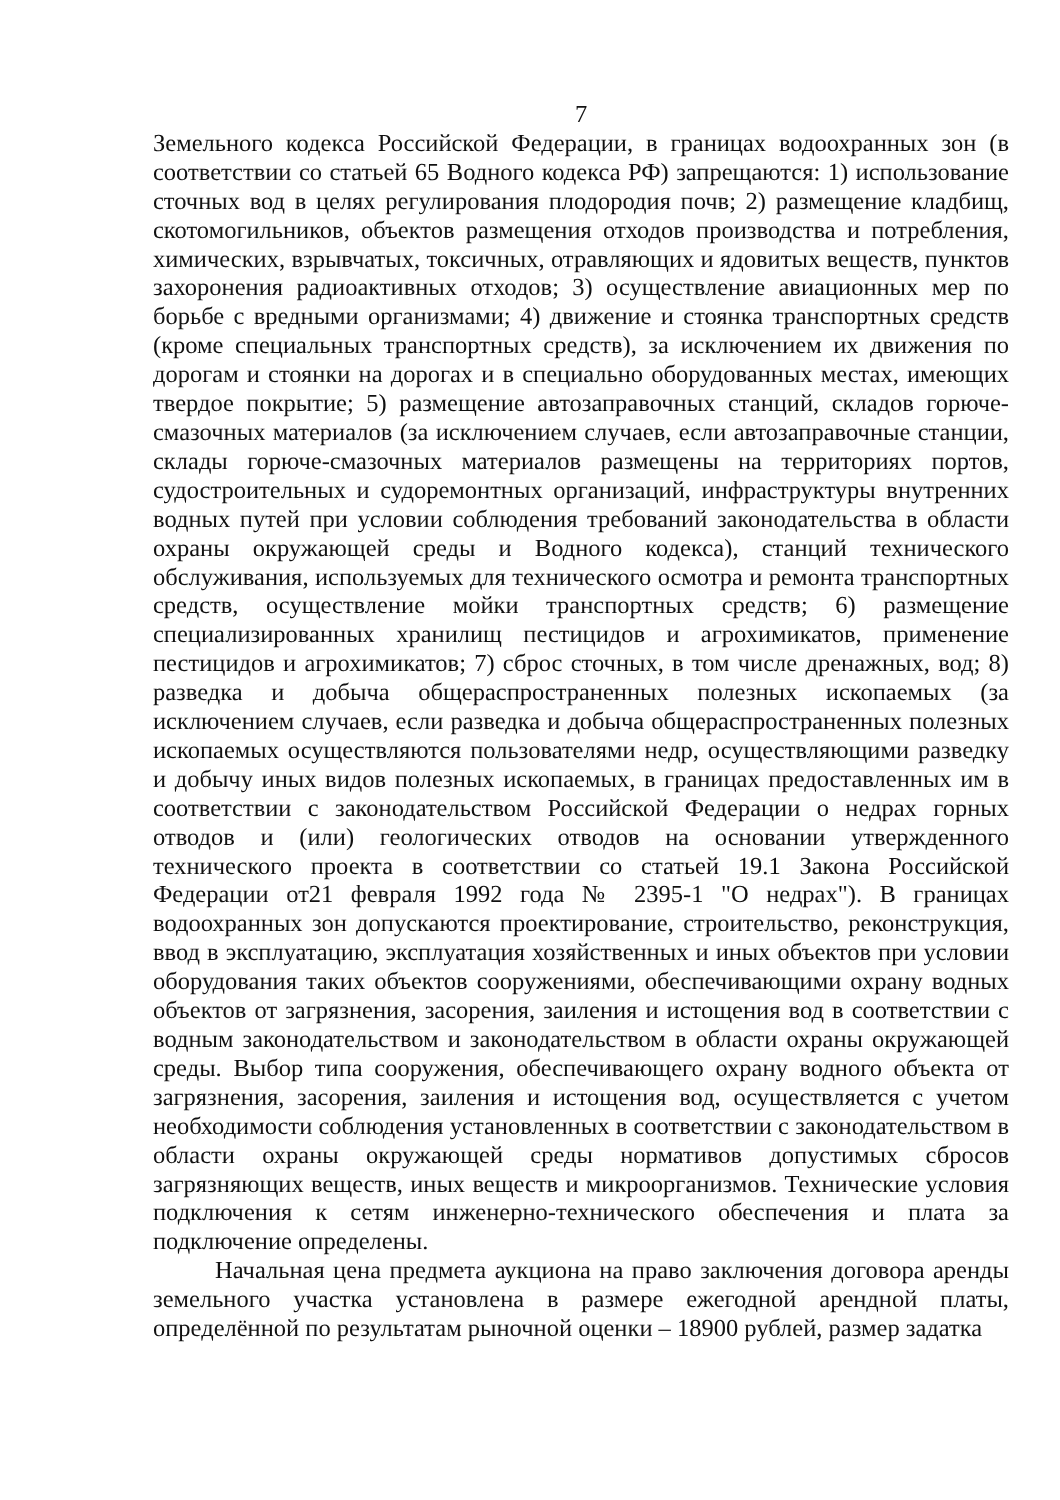7
Земельного кодекса Российской Федерации, в границах водоохранных зон (в соответствии со статьей 65 Водного кодекса РФ) запрещаются: 1) использование сточных вод в целях регулирования плодородия почв; 2) размещение кладбищ, скотомогильников, объектов размещения отходов производства и потребления, химических, взрывчатых, токсичных, отравляющих и ядовитых веществ, пунктов захоронения радиоактивных отходов; 3) осуществление авиационных мер по борьбе с вредными организмами; 4) движение и стоянка транспортных средств (кроме специальных транспортных средств), за исключением их движения по дорогам и стоянки на дорогах и в специально оборудованных местах, имеющих твердое покрытие; 5) размещение автозаправочных станций, складов горюче-смазочных материалов (за исключением случаев, если автозаправочные станции, склады горюче-смазочных материалов размещены на территориях портов, судостроительных и судоремонтных организаций, инфраструктуры внутренних водных путей при условии соблюдения требований законодательства в области охраны окружающей среды и Водного кодекса), станций технического обслуживания, используемых для технического осмотра и ремонта транспортных средств, осуществление мойки транспортных средств; 6) размещение специализированных хранилищ пестицидов и агрохимикатов, применение пестицидов и агрохимикатов; 7) сброс сточных, в том числе дренажных, вод; 8) разведка и добыча общераспространенных полезных ископаемых (за исключением случаев, если разведка и добыча общераспространенных полезных ископаемых осуществляются пользователями недр, осуществляющими разведку и добычу иных видов полезных ископаемых, в границах предоставленных им в соответствии с законодательством Российской Федерации о недрах горных отводов и (или) геологических отводов на основании утвержденного технического проекта в соответствии со статьей 19.1 Закона Российской Федерации от21 февраля 1992 года № 2395-1 "О недрах"). В границах водоохранных зон допускаются проектирование, строительство, реконструкция, ввод в эксплуатацию, эксплуатация хозяйственных и иных объектов при условии оборудования таких объектов сооружениями, обеспечивающими охрану водных объектов от загрязнения, засорения, заиления и истощения вод в соответствии с водным законодательством и законодательством в области охраны окружающей среды. Выбор типа сооружения, обеспечивающего охрану водного объекта от загрязнения, засорения, заиления и истощения вод, осуществляется с учетом необходимости соблюдения установленных в соответствии с законодательством в области охраны окружающей среды нормативов допустимых сбросов загрязняющих веществ, иных веществ и микроорганизмов. Технические условия подключения к сетям инженерно-технического обеспечения и плата за подключение определены.
Начальная цена предмета аукциона на право заключения договора аренды земельного участка установлена в размере ежегодной арендной платы, определённой по результатам рыночной оценки – 18900 рублей, размер задатка